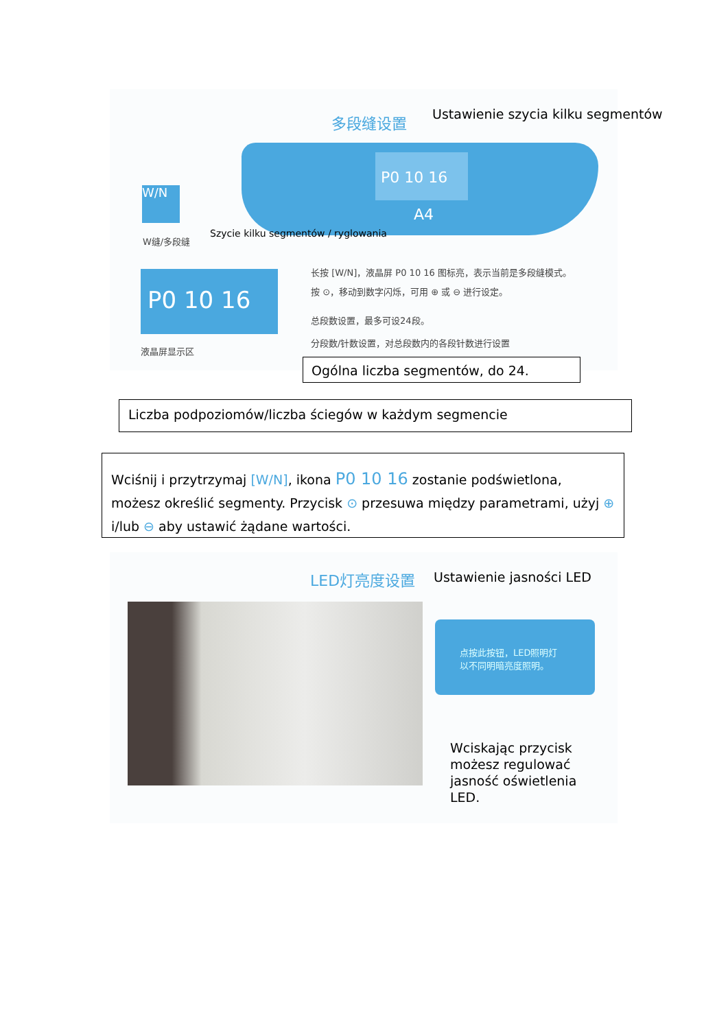多段缝设置
Ustawienie szycia kilku segmentów
P0 10 16
A4
W/N
W缝/多段缝
Szycie kilku segmentów / ryglowania
P0 10 16
液晶屏显示区
长按 [W/N]，液晶屏 P0 10 16 图标亮，表示当前是多段缝模式。
按 ⊙，移动到数字闪烁，可用 ⊕ 或 ⊖ 进行设定。
总段数设置，最多可设24段。
分段数/针数设置，对总段数内的各段针数进行设置
Ogólna liczba segmentów, do 24.
Liczba podpoziomów/liczba ściegów w każdym segmencie
Wciśnij i przytrzymaj [W/N], ikona P0 10 16 zostanie podświetlona, możesz określić segmenty. Przycisk ⊙ przesuwa między parametrami, użyj ⊕ i/lub ⊖ aby ustawić żądane wartości.
LED灯亮度设置 Ustawienie jasności LED
点按此按钮，LED照明灯
以不同明暗亮度照明。
Wciskając przycisk
możesz regulować
jasność oświetlenia
LED.